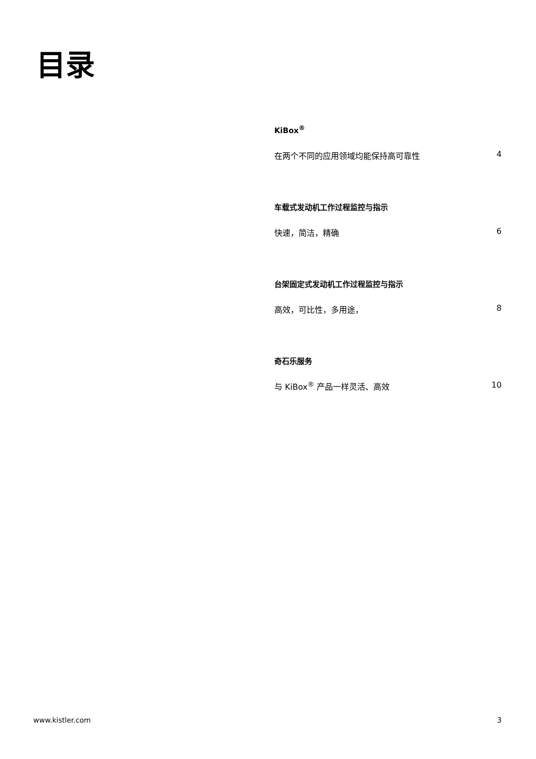目录
KiBox<sup>®</sup>
在两个不同的应用领域均能保持高可靠性 4
车载式发动机工作过程监控与指示
快速，简洁，精确 6
台架固定式发动机工作过程监控与指示
高效，可比性，多用途， 8
奇石乐服务
与 KiBox<sup>®</sup> 产品一样灵活、高效 10
www.kistler.com 3